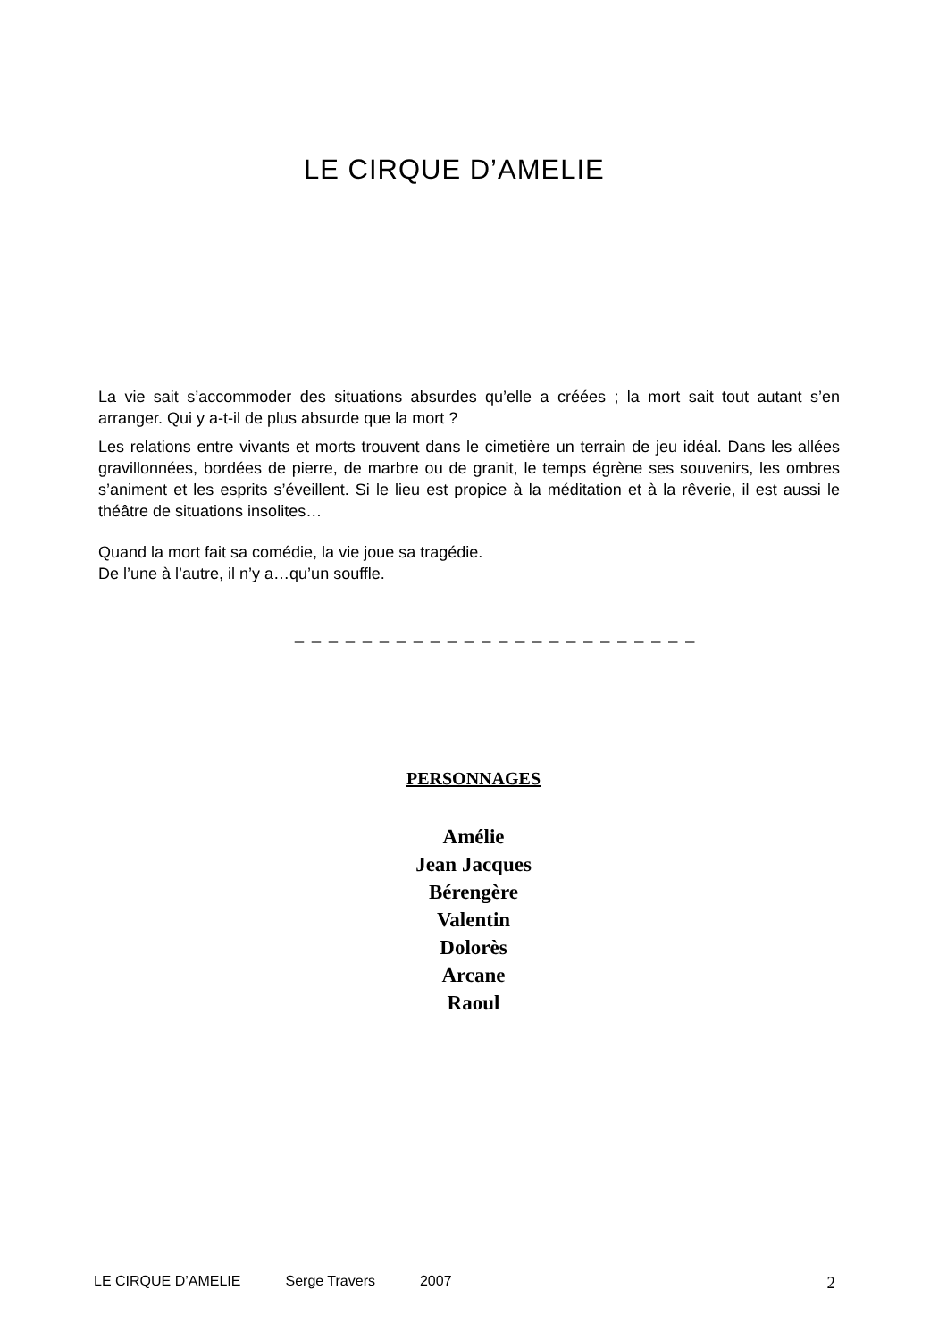LE CIRQUE D’AMELIE
La vie sait s’accommoder des situations absurdes qu’elle a créées ; la mort sait tout autant s’en arranger. Qui y a-t-il de plus absurde que la mort ?
Les relations entre vivants et morts trouvent dans le cimetière un terrain de jeu idéal. Dans les allées gravillonnées, bordées de pierre, de marbre ou de granit, le temps égrène ses souvenirs, les ombres s’animent et les esprits s’éveillent. Si le lieu est propice à la méditation et à la rêverie, il est aussi le théâtre de situations insolites…
Quand la mort fait sa comédie, la vie joue sa tragédie.
De l’une à l’autre, il n’y a…qu’un souffle.
_ _ _ _ _ _ _ _ _ _ _ _ _ _ _ _ _ _ _ _ _ _ _ _
PERSONNAGES
Amélie
Jean Jacques
Bérengère
Valentin
Dolorès
Arcane
Raoul
LE CIRQUE D’AMELIE Serge Travers 2007 2